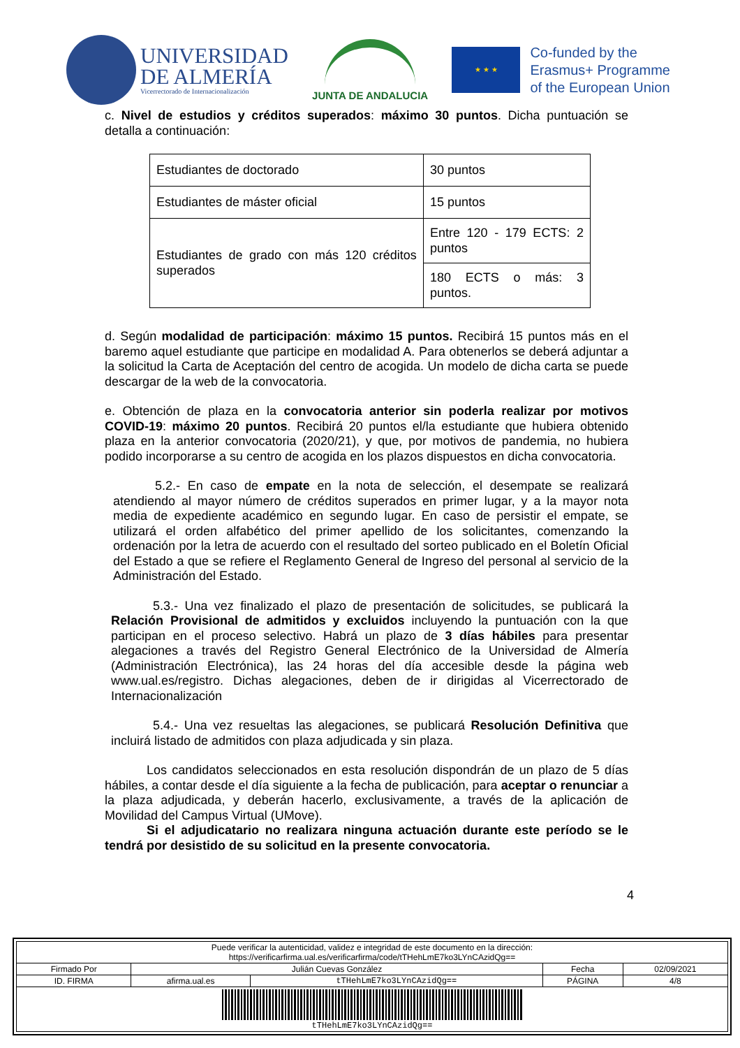UNIVERSIDAD
DE ALMERÍA
Vicerrectorado de Internacionalización
JUNTA DE ANDALUCIA
★ ★ ★
Co-funded by the
Erasmus+ Programme
of the European Union
c. Nivel de estudios y créditos superados: máximo 30 puntos. Dicha puntuación se detalla a continuación:
| Estudiantes de doctorado | 30 puntos |
| Estudiantes de máster oficial | 15 puntos |
| Estudiantes de grado con más 120 créditos superados | Entre 120 - 179 ECTS: 2 puntos |
| | 180 ECTS o más: 3 puntos. |
d. Según modalidad de participación: máximo 15 puntos. Recibirá 15 puntos más en el baremo aquel estudiante que participe en modalidad A. Para obtenerlos se deberá adjuntar a la solicitud la Carta de Aceptación del centro de acogida. Un modelo de dicha carta se puede descargar de la web de la convocatoria.
e. Obtención de plaza en la convocatoria anterior sin poderla realizar por motivos COVID-19: máximo 20 puntos. Recibirá 20 puntos el/la estudiante que hubiera obtenido plaza en la anterior convocatoria (2020/21), y que, por motivos de pandemia, no hubiera podido incorporarse a su centro de acogida en los plazos dispuestos en dicha convocatoria.
5.2.- En caso de empate en la nota de selección, el desempate se realizará atendiendo al mayor número de créditos superados en primer lugar, y a la mayor nota media de expediente académico en segundo lugar. En caso de persistir el empate, se utilizará el orden alfabético del primer apellido de los solicitantes, comenzando la ordenación por la letra de acuerdo con el resultado del sorteo publicado en el Boletín Oficial del Estado a que se refiere el Reglamento General de Ingreso del personal al servicio de la Administración del Estado.
5.3.- Una vez finalizado el plazo de presentación de solicitudes, se publicará la Relación Provisional de admitidos y excluidos incluyendo la puntuación con la que participan en el proceso selectivo. Habrá un plazo de 3 días hábiles para presentar alegaciones a través del Registro General Electrónico de la Universidad de Almería (Administración Electrónica), las 24 horas del día accesible desde la página web www.ual.es/registro. Dichas alegaciones, deben de ir dirigidas al Vicerrectorado de Internacionalización
5.4.- Una vez resueltas las alegaciones, se publicará Resolución Definitiva que incluirá listado de admitidos con plaza adjudicada y sin plaza.
Los candidatos seleccionados en esta resolución dispondrán de un plazo de 5 días hábiles, a contar desde el día siguiente a la fecha de publicación, para aceptar o renunciar a la plaza adjudicada, y deberán hacerlo, exclusivamente, a través de la aplicación de Movilidad del Campus Virtual (UMove).
Si el adjudicatario no realizara ninguna actuación durante este período se le tendrá por desistido de su solicitud en la presente convocatoria.
4
| Puede verificar la autenticidad, validez e integridad de este documento en la dirección: https://verificarfirma.ual.es/verificarfirma/code/tTHehLmE7ko3LYnCAzidQg== | | | | |
| Firmado Por | Julián Cuevas González | | Fecha | 02/09/2021 |
| ID. FIRMA | afirma.ual.es | tTHehLmE7ko3LYnCAzidQg== | PÁGINA | 4/8 |
| tTHehLmE7ko3LYnCAzidQg== | | | | |